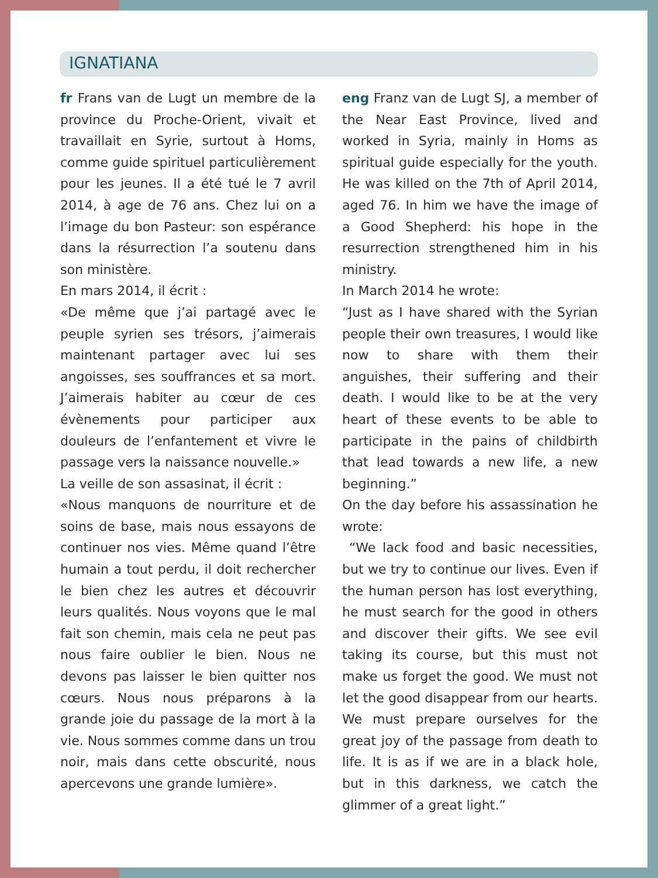IGNATIANA
fr Frans van de Lugt un membre de la province du Proche-Orient, vivait et travaillait en Syrie, surtout à Homs, comme guide spirituel particulièrement pour les jeunes. Il a été tué le 7 avril 2014, à age de 76 ans. Chez lui on a l’image du bon Pasteur: son espérance dans la résurrection l’a soutenu dans son ministère.
En mars 2014, il écrit :
«De même que j’ai partagé avec le peuple syrien ses trésors, j’aimerais maintenant partager avec lui ses angoisses, ses souffrances et sa mort. J’aimerais habiter au cœur de ces évènements pour participer aux douleurs de l’enfantement et vivre le passage vers la naissance nouvelle.»
La veille de son assasinat, il écrit :
«Nous manquons de nourriture et de soins de base, mais nous essayons de continuer nos vies. Même quand l’être humain a tout perdu, il doit rechercher le bien chez les autres et découvrir leurs qualités. Nous voyons que le mal fait son chemin, mais cela ne peut pas nous faire oublier le bien. Nous ne devons pas laisser le bien quitter nos cœurs. Nous nous préparons à la grande joie du passage de la mort à la vie. Nous sommes comme dans un trou noir, mais dans cette obscurité, nous apercevons une grande lumière».
eng Franz van de Lugt SJ, a member of the Near East Province, lived and worked in Syria, mainly in Homs as spiritual guide especially for the youth. He was killed on the 7th of April 2014, aged 76. In him we have the image of a Good Shepherd: his hope in the resurrection strengthened him in his ministry.
In March 2014 he wrote:
“Just as I have shared with the Syrian people their own treasures, I would like now to share with them their anguishes, their suffering and their death. I would like to be at the very heart of these events to be able to participate in the pains of childbirth that lead towards a new life, a new beginning.”
On the day before his assassination he wrote:
“We lack food and basic necessities, but we try to continue our lives. Even if the human person has lost everything, he must search for the good in others and discover their gifts. We see evil taking its course, but this must not make us forget the good. We must not let the good disappear from our hearts. We must prepare ourselves for the great joy of the passage from death to life. It is as if we are in a black hole, but in this darkness, we catch the glimmer of a great light.”